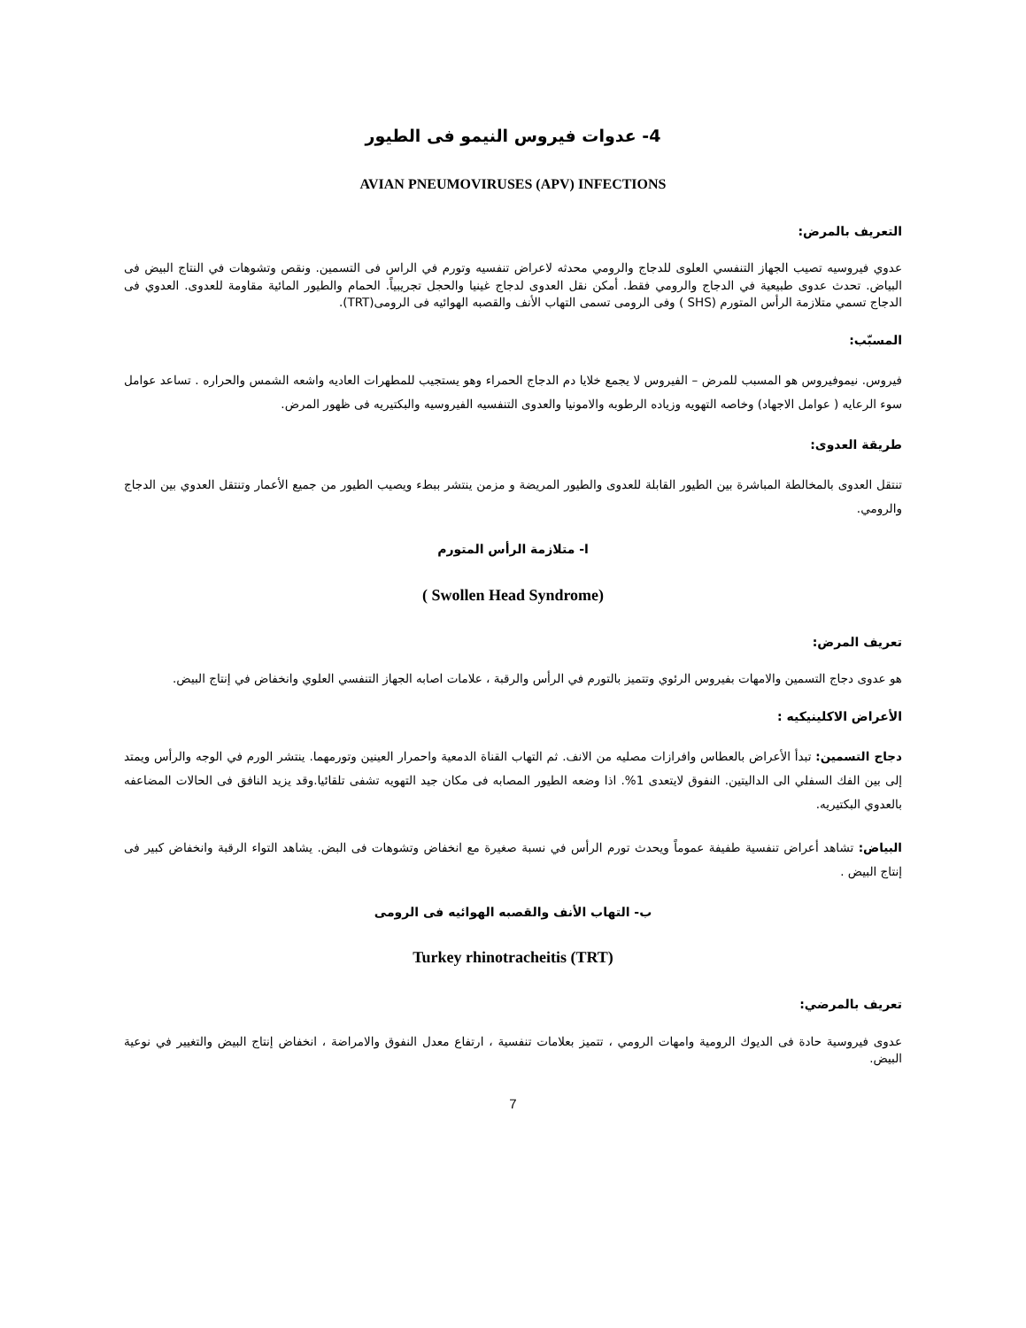4- عدوات فيروس النيمو فى الطيور
AVIAN PNEUMOVIRUSES (APV) INFECTIONS
التعريف بالمرض:
عدوي فيروسيه تصيب الجهاز التنفسي العلوى للدجاج والرومي محدثه لاعراض تنفسيه وتورم في الراس فى التسمين. ونقص وتشوهات في النتاج البيض فى البياض. تحدث عدوى طبيعية في الدجاج والرومي فقط. أمكن نقل العدوى لدجاج غينيا والحجل تجريبياً. الحمام والطيور المائية مقاومة للعدوى. العدوي فى الدجاج تسمي متلازمة الرأس المتورم (SHS ) وفى الرومى تسمى التهاب الأنف والقصبه الهوائيه فى الرومى(TRT).
المسبّب:
فيروس. نيموفيروس هو المسبب للمرض – الفيروس لا يجمع خلايا دم الدجاج الحمراء وهو يستجيب للمطهرات العاديه واشعه الشمس والحراره . تساعد عوامل سوء الرعايه ( عوامل الاجهاد) وخاصه التهويه وزياده الرطوبه والامونيا والعدوى التنفسيه الفيروسيه والبكتيريه فى ظهور المرض.
طريقة العدوى:
تنتقل العدوى بالمخالطة المباشرة بين الطيور القابلة للعدوى والطيور المريضة و مزمن ينتشر ببطء ويصيب الطيور من جميع الأعمار وتنتقل العدوي بين الدجاج والرومي.
ا- متلازمة الرأس المتورم
( Swollen Head Syndrome)
تعريف المرض:
هو عدوى دجاج التسمين والامهات بفيروس الرئوي وتتميز بالتورم في الرأس والرقبة ، علامات اصابه الجهاز التنفسي العلوي وانخفاض في إنتاج البيض.
الأعراض الاكلينيكيه :
دجاج التسمين: تبدأ الأعراض بالعطاس وافرازات مصليه من الانف. ثم التهاب القناة الدمعية واحمرار العينين وتورمهما. ينتشر الورم في الوجه والرأس ويمتد إلى بين الفك السفلي الى الداليتين. النفوق لايتعدى 1%. اذا وضعه الطيور المصابه فى مكان جيد التهويه تشفى تلقائيا.وقد يزيد النافق فى الحالات المضاعفه بالعدوي البكتيريه.
البياض: تشاهد أعراض تنفسية طفيفة عموماً ويحدث تورم الرأس في نسبة صغيرة مع انخفاض وتشوهات فى البض. يشاهد التواء الرقبة وانخفاض كبير فى إنتاج البيض .
ب- التهاب الأنف والقصبه الهوائيه فى الرومى
Turkey rhinotracheitis (TRT)
تعريف بالمرضي:
عدوى فيروسية حادة فى الديوك الرومية وامهات الرومي ، تتميز بعلامات تنفسية ، ارتفاع معدل النفوق والامراضة ، انخفاض إنتاج البيض والتغيير في نوعية البيض.
7